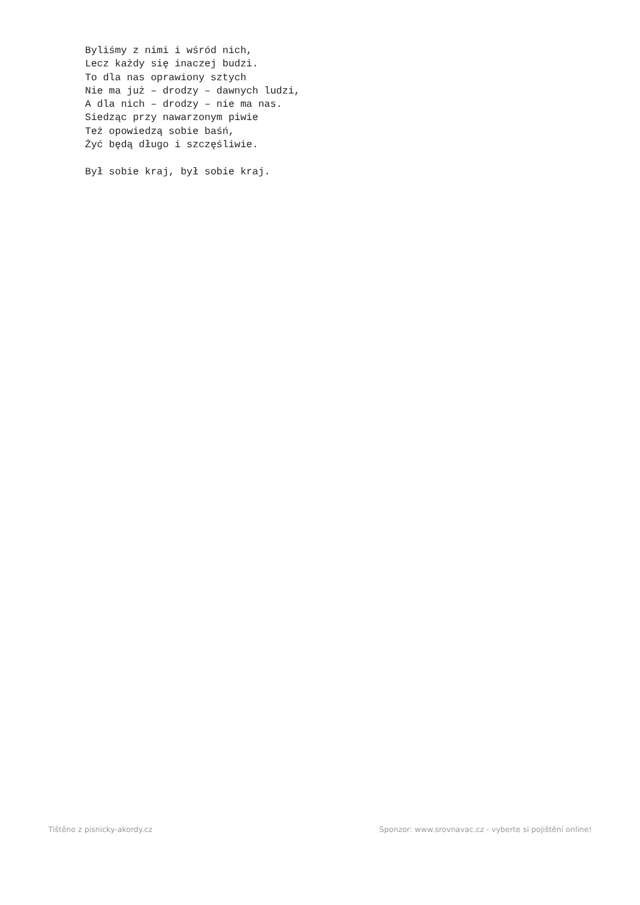Byliśmy z nimi i wśród nich,
Lecz każdy się inaczej budzi.
To dla nas oprawiony sztych
Nie ma już – drodzy – dawnych ludzi,
A dla nich – drodzy – nie ma nas.
Siedząc przy nawarzonym piwie
Też opowiedzą sobie baśń,
Żyć będą długo i szczęśliwie.

Był sobie kraj, był sobie kraj.
Tištěno z pisnicky-akordy.cz Sponzor: www.srovnavac.cz - vyberte si pojištění online!